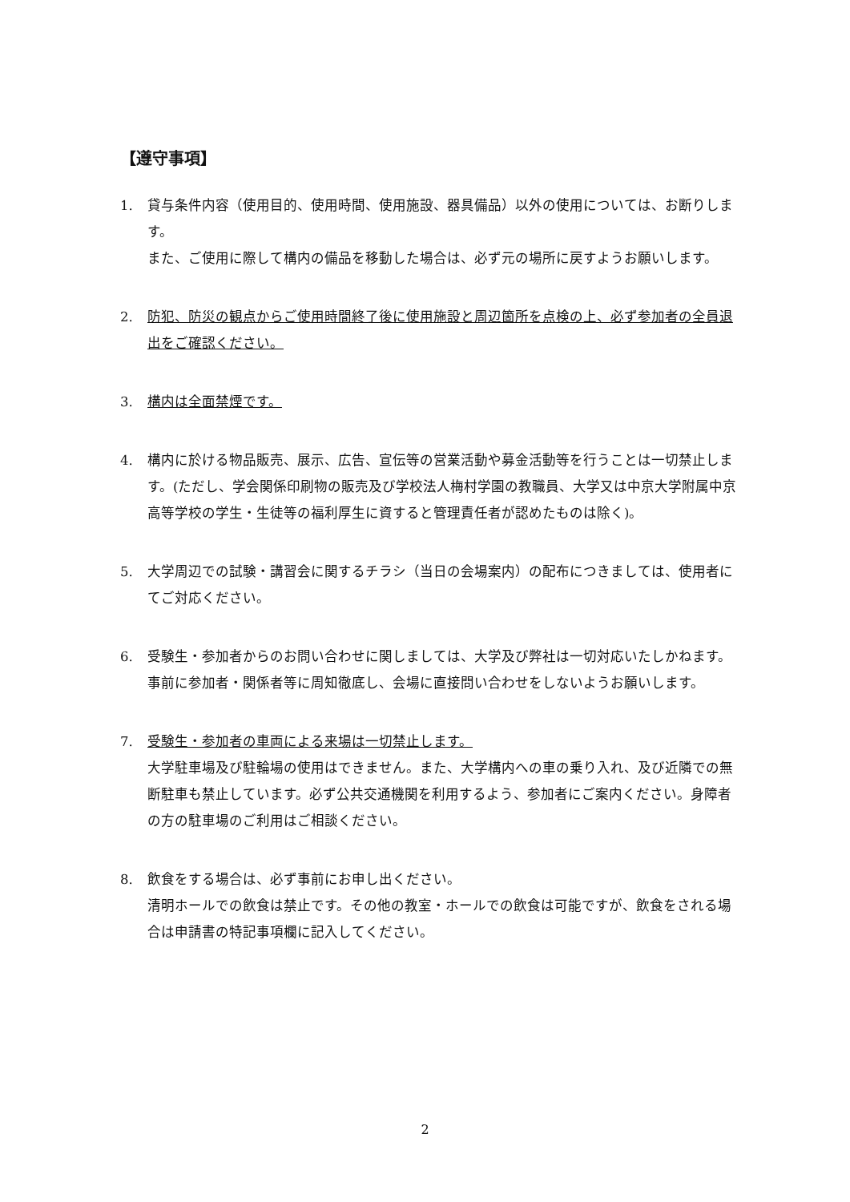【遵守事項】
1. 貸与条件内容（使用目的、使用時間、使用施設、器具備品）以外の使用については、お断りします。
また、ご使用に際して構内の備品を移動した場合は、必ず元の場所に戻すようお願いします。
2. 防犯、防災の観点からご使用時間終了後に使用施設と周辺箇所を点検の上、必ず参加者の全員退出をご確認ください。
3. 構内は全面禁煙です。
4. 構内に於ける物品販売、展示、広告、宣伝等の営業活動や募金活動等を行うことは一切禁止します。(ただし、学会関係印刷物の販売及び学校法人梅村学園の教職員、大学又は中京大学附属中京高等学校の学生・生徒等の福利厚生に資すると管理責任者が認めたものは除く)。
5. 大学周辺での試験・講習会に関するチラシ（当日の会場案内）の配布につきましては、使用者にてご対応ください。
6. 受験生・参加者からのお問い合わせに関しましては、大学及び弊社は一切対応いたしかねます。事前に参加者・関係者等に周知徹底し、会場に直接問い合わせをしないようお願いします。
7. 受験生・参加者の車両による来場は一切禁止します。
大学駐車場及び駐輪場の使用はできません。また、大学構内への車の乗り入れ、及び近隣での無断駐車も禁止しています。必ず公共交通機関を利用するよう、参加者にご案内ください。身障者の方の駐車場のご利用はご相談ください。
8. 飲食をする場合は、必ず事前にお申し出ください。
清明ホールでの飲食は禁止です。その他の教室・ホールでの飲食は可能ですが、飲食をされる場合は申請書の特記事項欄に記入してください。
2